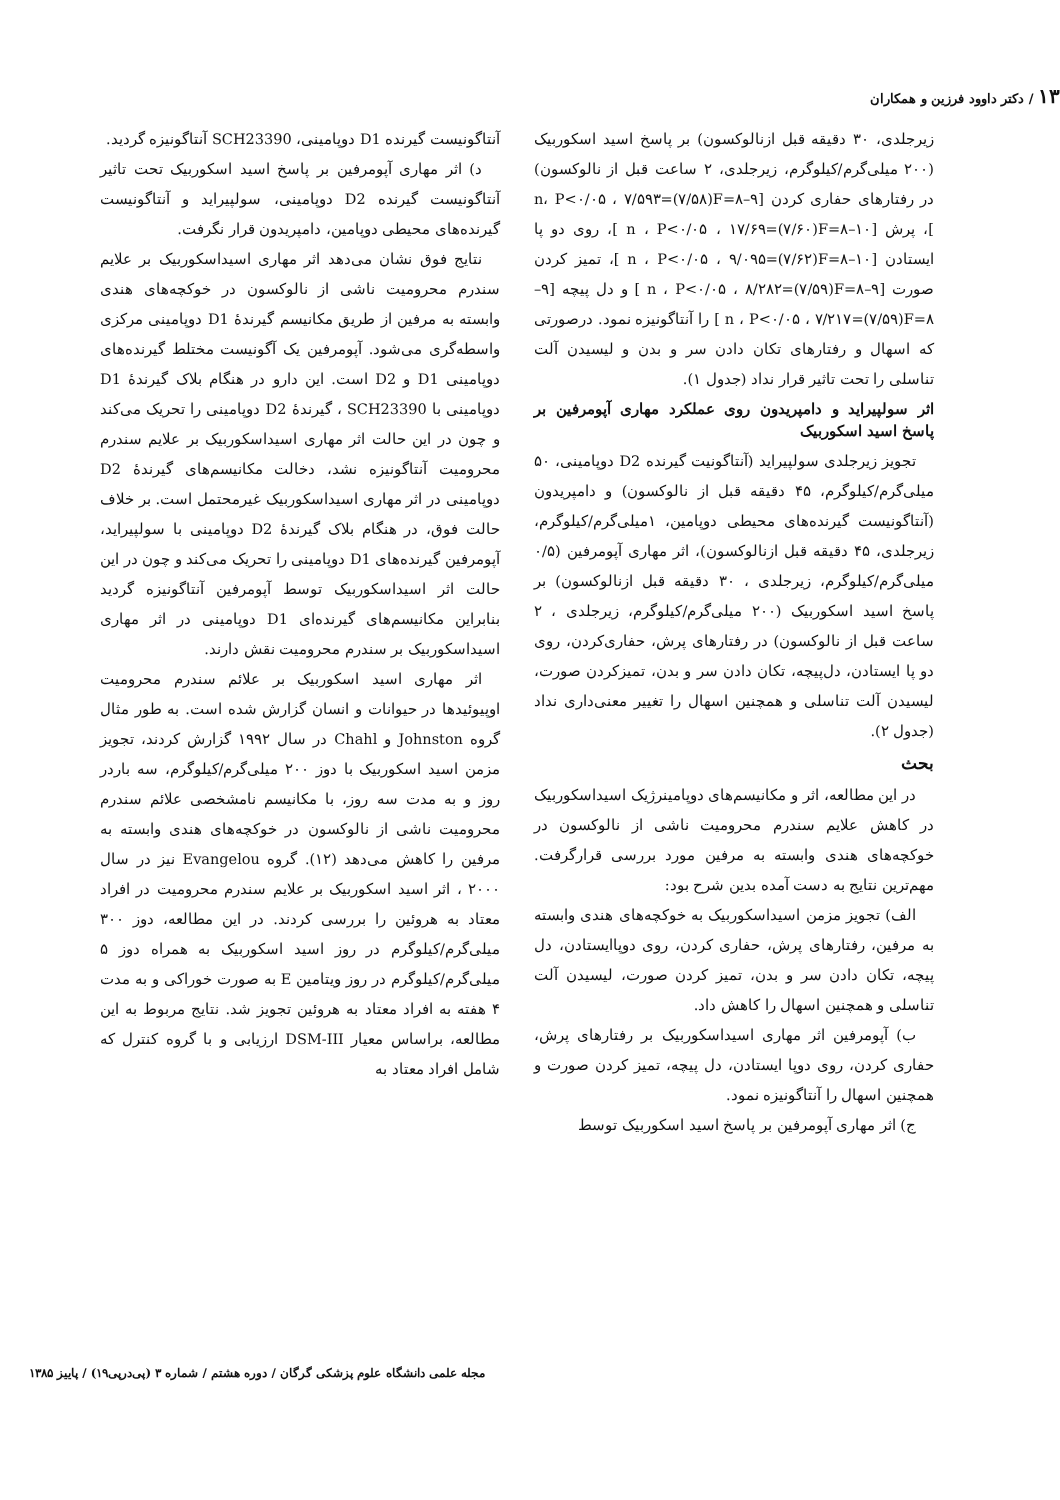۱۳ / دکتر داوود فرزین و همکاران
زیرجلدی، ۳۰ دقیقه قبل ازنالوکسون) بر پاسخ اسید اسکوربیک (۲۰۰ میلی‌گرم/کیلوگرم، زیرجلدی، ۲ ساعت قبل از نالوکسون) در رفتارهای حفاری کردن [۹–۸=n، P<۰/۰۵ ، ۷/۵۹۳=(۷/۵۸)F ]، پرش [۱۰–۸=n ، P<۰/۰۵ ، ۱۷/۶۹=(۷/۶۰)F ]، روی دو پا ایستادن [۱۰–۸=n ، P<۰/۰۵ ، ۹/۰۹۵=(۷/۶۲)F ]، تمیز کردن صورت [۹–۸=n ، P<۰/۰۵ ، ۸/۲۸۲=(۷/۵۹)F ] و دل پیچه [۹–۸=n ، P<۰/۰۵ ، ۷/۲۱۷=(۷/۵۹)F ] را آنتاگونیزه نمود. درصورتی که اسهال و رفتارهای تکان دادن سر و بدن و لیسیدن آلت تناسلی را تحت تاثیر قرار نداد (جدول ۱).
اثر سولپیراید و دامپریدون روی عملکرد مهاری آپومرفین بر پاسخ اسید اسکوربیک
تجویز زیرجلدی سولپیراید (آنتاگونیت گیرنده D2 دوپامینی، ۵۰ میلی‌گرم/کیلوگرم، ۴۵ دقیقه قبل از نالوکسون) و دامپریدون (آنتاگونیست گیرنده‌های محیطی دوپامین، ۱میلی‌گرم/کیلوگرم، زیرجلدی، ۴۵ دقیقه قبل ازنالوکسون)، اثر مهاری آپومرفین (۰/۵ میلی‌گرم/کیلوگرم، زیرجلدی ، ۳۰ دقیقه قبل ازنالوکسون) بر پاسخ اسید اسکوربیک (۲۰۰ میلی‌گرم/کیلوگرم، زیرجلدی ، ۲ ساعت قبل از نالوکسون) در رفتارهای پرش، حفاری‌کردن، روی دو پا ایستادن، دل‌پیچه، تکان دادن سر و بدن، تمیزکردن صورت، لیسیدن آلت تناسلی و همچنین اسهال را تغییر معنی‌داری نداد (جدول ۲).
بحث
در این مطالعه، اثر و مکانیسم‌های دوپامینرژیک اسیداسکوربیک در کاهش علایم سندرم محرومیت ناشی از نالوکسون در خوکچه‌های هندی وابسته به مرفین مورد بررسی قرارگرفت. مهم‌ترین نتایج به دست آمده بدین شرح بود:
الف) تجویز مزمن اسیداسکوربیک به خوکچه‌های هندی وابسته به مرفین، رفتارهای پرش، حفاری کردن، روی دوپاایستادن، دل پیچه، تکان دادن سر و بدن، تمیز کردن صورت، لیسیدن آلت تناسلی و همچنین اسهال را کاهش داد.
ب) آپومرفین اثر مهاری اسیداسکوربیک بر رفتارهای پرش، حفاری کردن، روی دوپا ایستادن، دل پیچه، تمیز کردن صورت و همچنین اسهال را آنتاگونیزه نمود.
ج) اثر مهاری آپومرفین بر پاسخ اسید اسکوربیک توسط
آنتاگونیست گیرنده D1 دوپامینی، SCH23390 آنتاگونیزه گردید.
د) اثر مهاری آپومرفین بر پاسخ اسید اسکوربیک تحت تاثیر آنتاگونیست گیرنده D2 دوپامینی، سولپیراید و آنتاگونیست گیرنده‌های محیطی دوپامین، دامپریدون قرار نگرفت.
نتایج فوق نشان می‌دهد اثر مهاری اسیداسکوربیک بر علایم سندرم محرومیت ناشی از نالوکسون در خوکچه‌های هندی وابسته به مرفین از طریق مکانیسم گیرندهٔ D1 دوپامینی مرکزی واسطه‌گری می‌شود. آپومرفین یک آگونیست مختلط گیرنده‌های دوپامینی D1 و D2 است. این دارو در هنگام بلاک گیرندهٔ D1 دوپامینی با SCH23390 ، گیرندهٔ D2 دوپامینی را تحریک می‌کند و چون در این حالت اثر مهاری اسیداسکوربیک بر علایم سندرم محرومیت آنتاگونیزه نشد، دخالت مکانیسم‌های گیرندهٔ D2 دوپامینی در اثر مهاری اسیداسکوربیک غیرمحتمل است. بر خلاف حالت فوق، در هنگام بلاک گیرندهٔ D2 دوپامینی با سولپیراید، آپومرفین گیرنده‌های D1 دوپامینی را تحریک می‌کند و چون در این حالت اثر اسیداسکوربیک توسط آپومرفین آنتاگونیزه گردید بنابراین مکانیسم‌های گیرنده‌ای D1 دوپامینی در اثر مهاری اسیداسکوربیک بر سندرم محرومیت نقش دارند.
اثر مهاری اسید اسکوربیک بر علائم سندرم محرومیت اوپیوئیدها در حیوانات و انسان گزارش شده است. به طور مثال گروه Johnston و Chahl در سال ۱۹۹۲ گزارش کردند، تجویز مزمن اسید اسکوربیک با دوز ۲۰۰ میلی‌گرم/کیلوگرم، سه باردر روز و به مدت سه روز، با مکانیسم نامشخصی علائم سندرم محرومیت ناشی از نالوکسون در خوکچه‌های هندی وابسته به مرفین را کاهش می‌دهد (۱۲). گروه Evangelou نیز در سال ۲۰۰۰ ، اثر اسید اسکوربیک بر علایم سندرم محرومیت در افراد معتاد به هروئین را بررسی کردند. در این مطالعه، دوز ۳۰۰ میلی‌گرم/کیلوگرم در روز اسید اسکوربیک به همراه دوز ۵ میلی‌گرم/کیلوگرم در روز ویتامین E به صورت خوراکی و به مدت ۴ هفته به افراد معتاد به هروئین تجویز شد. نتایج مربوط به این مطالعه، براساس معیار DSM-III ارزیابی و با گروه کنترل که شامل افراد معتاد به
مجله علمی دانشگاه علوم پزشکی گرگان / دوره هشتم / شماره ۳ (پی‌درپی۱۹) / پاییز ۱۳۸۵